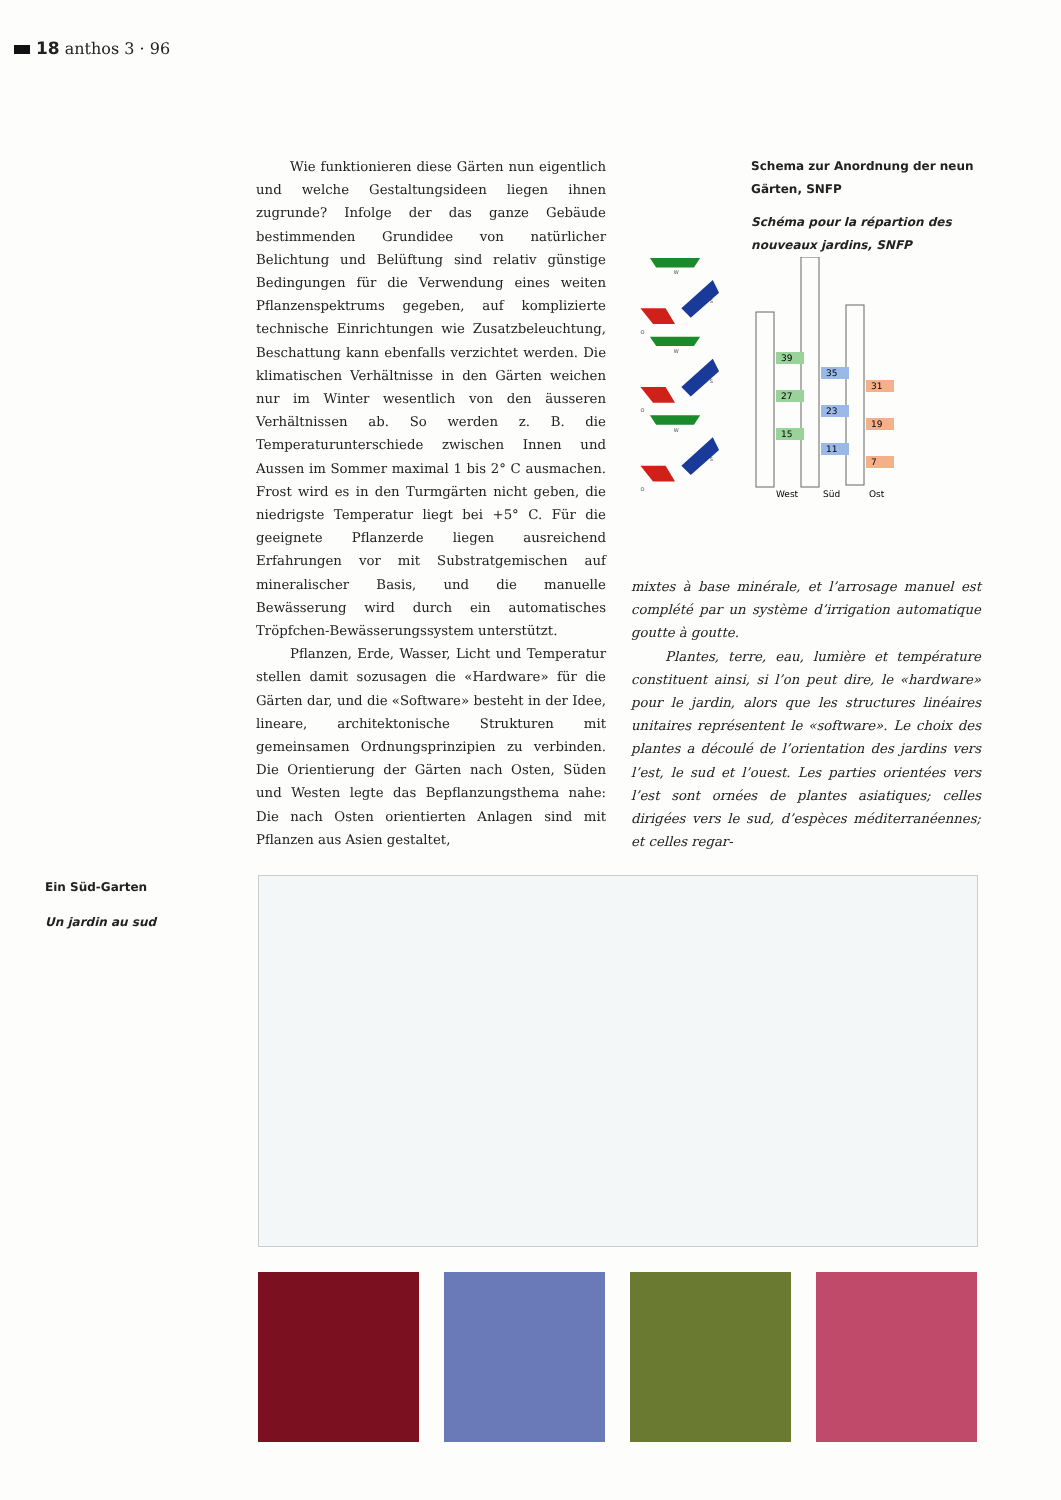18 anthos 3 · 96
Wie funktionieren diese Gärten nun eigentlich und welche Gestaltungsideen liegen ihnen zugrunde? Infolge der das ganze Gebäude bestimmenden Grundidee von natürlicher Belichtung und Belüftung sind relativ günstige Bedingungen für die Verwendung eines weiten Pflanzenspektrums gegeben, auf komplizierte technische Einrichtungen wie Zusatzbeleuchtung, Beschattung kann ebenfalls verzichtet werden. Die klimatischen Verhältnisse in den Gärten weichen nur im Winter wesentlich von den äusseren Verhältnissen ab. So werden z. B. die Temperaturunterschiede zwischen Innen und Aussen im Sommer maximal 1 bis 2° C ausmachen. Frost wird es in den Turmgärten nicht geben, die niedrigste Temperatur liegt bei +5° C. Für die geeignete Pflanzerde liegen ausreichend Erfahrungen vor mit Substratgemischen auf mineralischer Basis, und die manuelle Bewässerung wird durch ein automatisches Tröpfchen-Bewässerungssystem unterstützt.
Pflanzen, Erde, Wasser, Licht und Temperatur stellen damit sozusagen die «Hardware» für die Gärten dar, und die «Software» besteht in der Idee, lineare, architektonische Strukturen mit gemeinsamen Ordnungsprinzipien zu verbinden. Die Orientierung der Gärten nach Osten, Süden und Westen legte das Bepflanzungsthema nahe: Die nach Osten orientierten Anlagen sind mit Pflanzen aus Asien gestaltet,
W
S
O
W
S
O
W
S
O
Schema zur Anordnung der neun Gärten, SNFP
Schéma pour la répartion des nouveaux jardins, SNFP
39
27
15
35
23
11
31
19
7
West
Süd
Ost
mixtes à base minérale, et l’arrosage manuel est complété par un système d’irrigation automatique goutte à goutte.
Plantes, terre, eau, lumière et température constituent ainsi, si l’on peut dire, le «hardware» pour le jardin, alors que les structures linéaires unitaires représentent le «software». Le choix des plantes a découlé de l’orientation des jardins vers l’est, le sud et l’ouest. Les parties orientées vers l’est sont ornées de plantes asiatiques; celles dirigées vers le sud, d’espèces méditerranéennes; et celles regar-
Ein Süd-Garten
Un jardin au sud